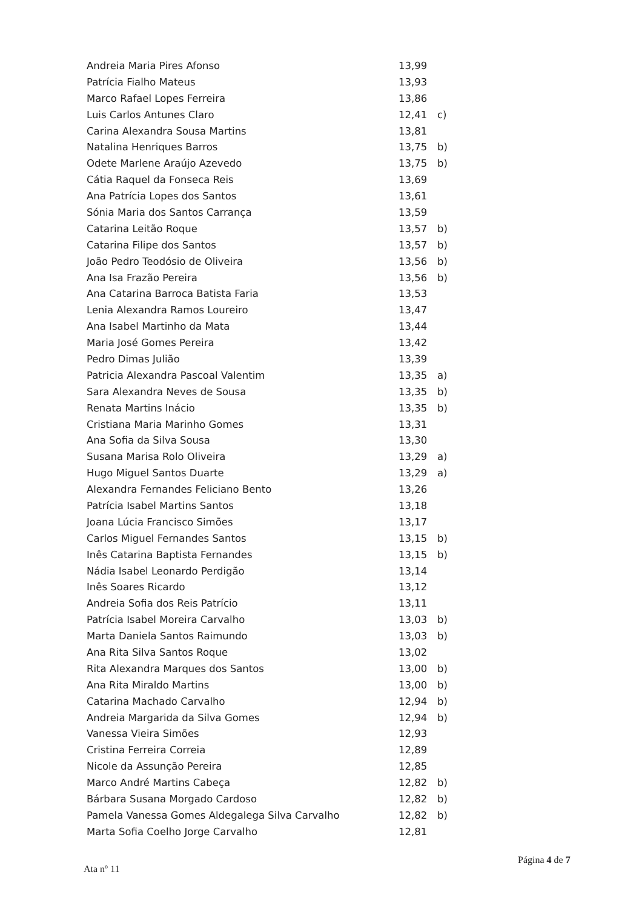| Andreia Maria Pires Afonso | 13,99 | |
| Patrícia Fialho Mateus | 13,93 | |
| Marco Rafael Lopes Ferreira | 13,86 | |
| Luis Carlos Antunes Claro | 12,41 | c) |
| Carina Alexandra Sousa Martins | 13,81 | |
| Natalina Henriques Barros | 13,75 | b) |
| Odete Marlene Araújo Azevedo | 13,75 | b) |
| Cátia Raquel da Fonseca Reis | 13,69 | |
| Ana Patrícia Lopes dos Santos | 13,61 | |
| Sónia Maria dos Santos Carrança | 13,59 | |
| Catarina Leitão Roque | 13,57 | b) |
| Catarina Filipe dos Santos | 13,57 | b) |
| João Pedro Teodósio de Oliveira | 13,56 | b) |
| Ana Isa Frazão Pereira | 13,56 | b) |
| Ana Catarina Barroca Batista Faria | 13,53 | |
| Lenia Alexandra Ramos Loureiro | 13,47 | |
| Ana Isabel Martinho da Mata | 13,44 | |
| Maria José Gomes Pereira | 13,42 | |
| Pedro Dimas Julião | 13,39 | |
| Patricia Alexandra Pascoal Valentim | 13,35 | a) |
| Sara Alexandra Neves de Sousa | 13,35 | b) |
| Renata Martins Inácio | 13,35 | b) |
| Cristiana Maria Marinho Gomes | 13,31 | |
| Ana Sofia da Silva Sousa | 13,30 | |
| Susana Marisa Rolo Oliveira | 13,29 | a) |
| Hugo Miguel Santos Duarte | 13,29 | a) |
| Alexandra Fernandes Feliciano Bento | 13,26 | |
| Patrícia Isabel Martins Santos | 13,18 | |
| Joana Lúcia Francisco Simões | 13,17 | |
| Carlos Miguel Fernandes Santos | 13,15 | b) |
| Inês Catarina Baptista Fernandes | 13,15 | b) |
| Nádia Isabel Leonardo Perdigão | 13,14 | |
| Inês Soares Ricardo | 13,12 | |
| Andreia Sofia dos Reis Patrício | 13,11 | |
| Patrícia Isabel Moreira Carvalho | 13,03 | b) |
| Marta Daniela Santos Raimundo | 13,03 | b) |
| Ana Rita Silva Santos Roque | 13,02 | |
| Rita Alexandra Marques dos Santos | 13,00 | b) |
| Ana Rita Miraldo Martins | 13,00 | b) |
| Catarina Machado Carvalho | 12,94 | b) |
| Andreia Margarida da Silva Gomes | 12,94 | b) |
| Vanessa Vieira Simões | 12,93 | |
| Cristina Ferreira Correia | 12,89 | |
| Nicole da Assunção Pereira | 12,85 | |
| Marco André Martins Cabeça | 12,82 | b) |
| Bárbara Susana Morgado Cardoso | 12,82 | b) |
| Pamela Vanessa Gomes Aldegalega Silva Carvalho | 12,82 | b) |
| Marta Sofia Coelho Jorge Carvalho | 12,81 | |
Página 4 de 7
Ata nº 11